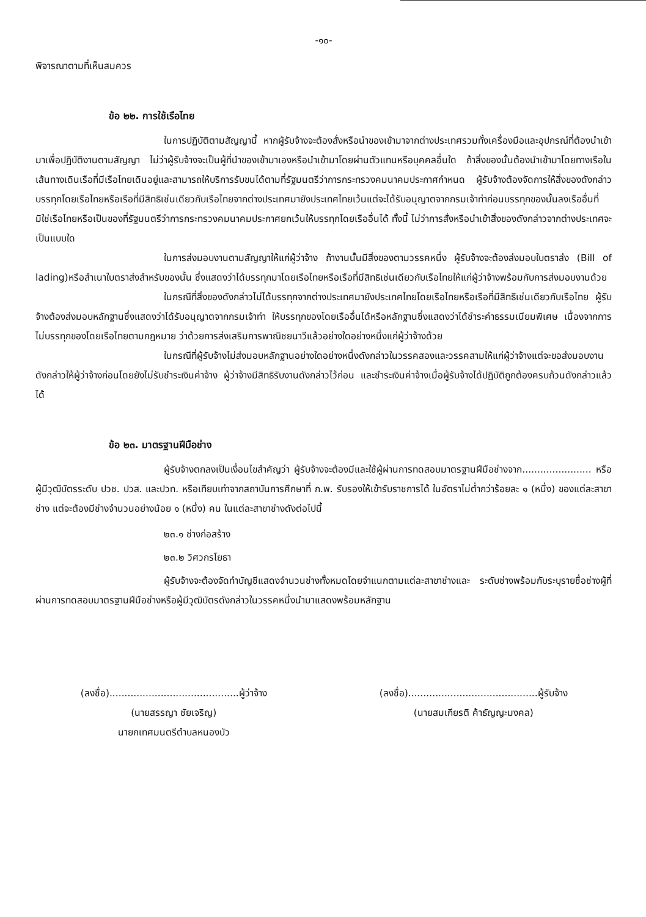-๑๐-
พิจารณาตามที่เห็นสมควร
ข้อ ๒๒. การใช้เรือไทย
ในการปฏิบัติตามสัญญานี้ หากผู้รับจ้างจะต้องสั่งหรือนำของเข้ามาจากต่างประเทศรวมทั้งเครื่องมือและอุปกรณ์ที่ต้องนำเข้ามาเพื่อปฏิบัติงานตามสัญญา ไม่ว่าผู้รับจ้างจะเป็นผู้ที่นำของเข้ามาเองหรือนำเข้ามาโดยผ่านตัวแทนหรือบุคคลอื่นใด ถ้าสิ่งของนั้นต้องนำเข้ามาโดยทางเรือในเส้นทางเดินเรือที่มีเรือไทยเดินอยู่และสามารถให้บริการรับขนได้ตามที่รัฐมนตรีว่าการกระทรวงคมนาคมประกาศกำหนด ผู้รับจ้างต้องจัดการให้สิ่งของดังกล่าวบรรทุกโดยเรือไทยหรือเรือที่มีสิทธิเช่นเดียวกับเรือไทยจากต่างประเทศมายังประเทศไทยเว้นแต่จะได้รับอนุญาตจากกรมเจ้าท่าก่อนบรรทุกของนั้นลงเรืออื่นที่มิใช่เรือไทยหรือเป็นของที่รัฐมนตรีว่าการกระทรวงคมนาคมประกาศยกเว้นให้บรรทุกโดยเรืออื่นได้ ทั้งนี้ ไม่ว่าการสั่งหรือนำเข้าสิ่งของดังกล่าวจากต่างประเทศจะเป็นแบบใด
ในการส่งมอบงานตามสัญญาให้แก่ผู้ว่าจ้าง ถ้างานนั้นมีสิ่งของตามวรรคหนึ่ง ผู้รับจ้างจะต้องส่งมอบใบตราส่ง (Bill of lading)หรือสำเนาใบตราส่งสำหรับของนั้น ซึ่งแสดงว่าได้บรรทุกมาโดยเรือไทยหรือเรือที่มีสิทธิเช่นเดียวกับเรือไทยให้แก่ผู้ว่าจ้างพร้อมกับการส่งมอบงานด้วย
ในกรณีที่สิ่งของดังกล่าวไม่ได้บรรทุกจากต่างประเทศมายังประเทศไทยโดยเรือไทยหรือเรือที่มีสิทธิเช่นเดียวกับเรือไทย ผู้รับจ้างต้องส่งมอบหลักฐานซึ่งแสดงว่าได้รับอนุญาตจากกรมเจ้าท่า ให้บรรทุกของโดยเรืออื่นได้หรือหลักฐานซึ่งแสดงว่าได้ชำระค่าธรรมเนียมพิเศษ เนื่องจากการไม่บรรทุกของโดยเรือไทยตามกฎหมาย ว่าด้วยการส่งเสริมการพาณิชยนาวีแล้วอย่างใดอย่างหนึ่งแก่ผู้ว่าจ้างด้วย
ในกรณีที่ผู้รับจ้างไม่ส่งมอบหลักฐานอย่างใดอย่างหนึ่งดังกล่าวในวรรคสองและวรรคสามให้แก่ผู้ว่าจ้างแต่จะขอส่งมอบงานดังกล่าวให้ผู้ว่าจ้างก่อนโดยยังไม่รับชำระเงินค่าจ้าง ผู้ว่าจ้างมีสิทธิรับงานดังกล่าวไว้ก่อน และชำระเงินค่าจ้างเมื่อผู้รับจ้างได้ปฏิบัติถูกต้องครบถ้วนดังกล่าวแล้วได้
ข้อ ๒๓. มาตรฐานฝีมือช่าง
ผู้รับจ้างตกลงเป็นเงื่อนไขสำคัญว่า ผู้รับจ้างจะต้องมีและใช้ผู้ผ่านการทดสอบมาตรฐานฝีมือช่างจาก....................... หรือผู้มีวุฒิบัตรระดับ ปวช. ปวส. และปวท. หรือเทียบเท่าจากสถาบันการศึกษาที่ ก.พ. รับรองให้เข้ารับราชการได้ ในอัตราไม่ต่ำกว่าร้อยละ ๑ (หนึ่ง) ของแต่ละสาขาช่าง แต่จะต้องมีช่างจำนวนอย่างน้อย ๑ (หนึ่ง) คน ในแต่ละสาขาช่างดังต่อไปนี้
๒๓.๑ ช่างก่อสร้าง
๒๓.๒ วิศวกรโยธา
ผู้รับจ้างจะต้องจัดทำบัญชีแสดงจำนวนช่างทั้งหมดโดยจำแนกตามแต่ละสาขาช่างและ ระดับช่างพร้อมกับระบุรายชื่อช่างผู้ที่ผ่านการทดสอบมาตรฐานฝีมือช่างหรือผู้มีวุฒิบัตรดังกล่าวในวรรคหนึ่งนำมาแสดงพร้อมหลักฐาน
(ลงชื่อ)...........................................ผู้ว่าจ้าง
(นายสรรญา ชัยเจริญ)
นายกเทศมนตรีตำบลหนองบัว
(ลงชื่อ)...........................................ผู้รับจ้าง
(นายสมเกียรติ ค้าธัญญะมงคล)